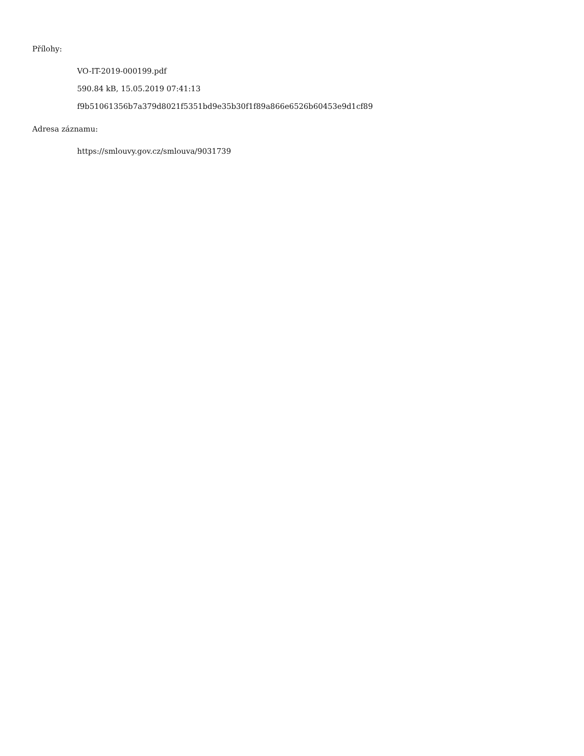Přílohy:
VO-IT-2019-000199.pdf
590.84 kB, 15.05.2019 07:41:13
f9b51061356b7a379d8021f5351bd9e35b30f1f89a866e6526b60453e9d1cf89
Adresa záznamu:
https://smlouvy.gov.cz/smlouva/9031739